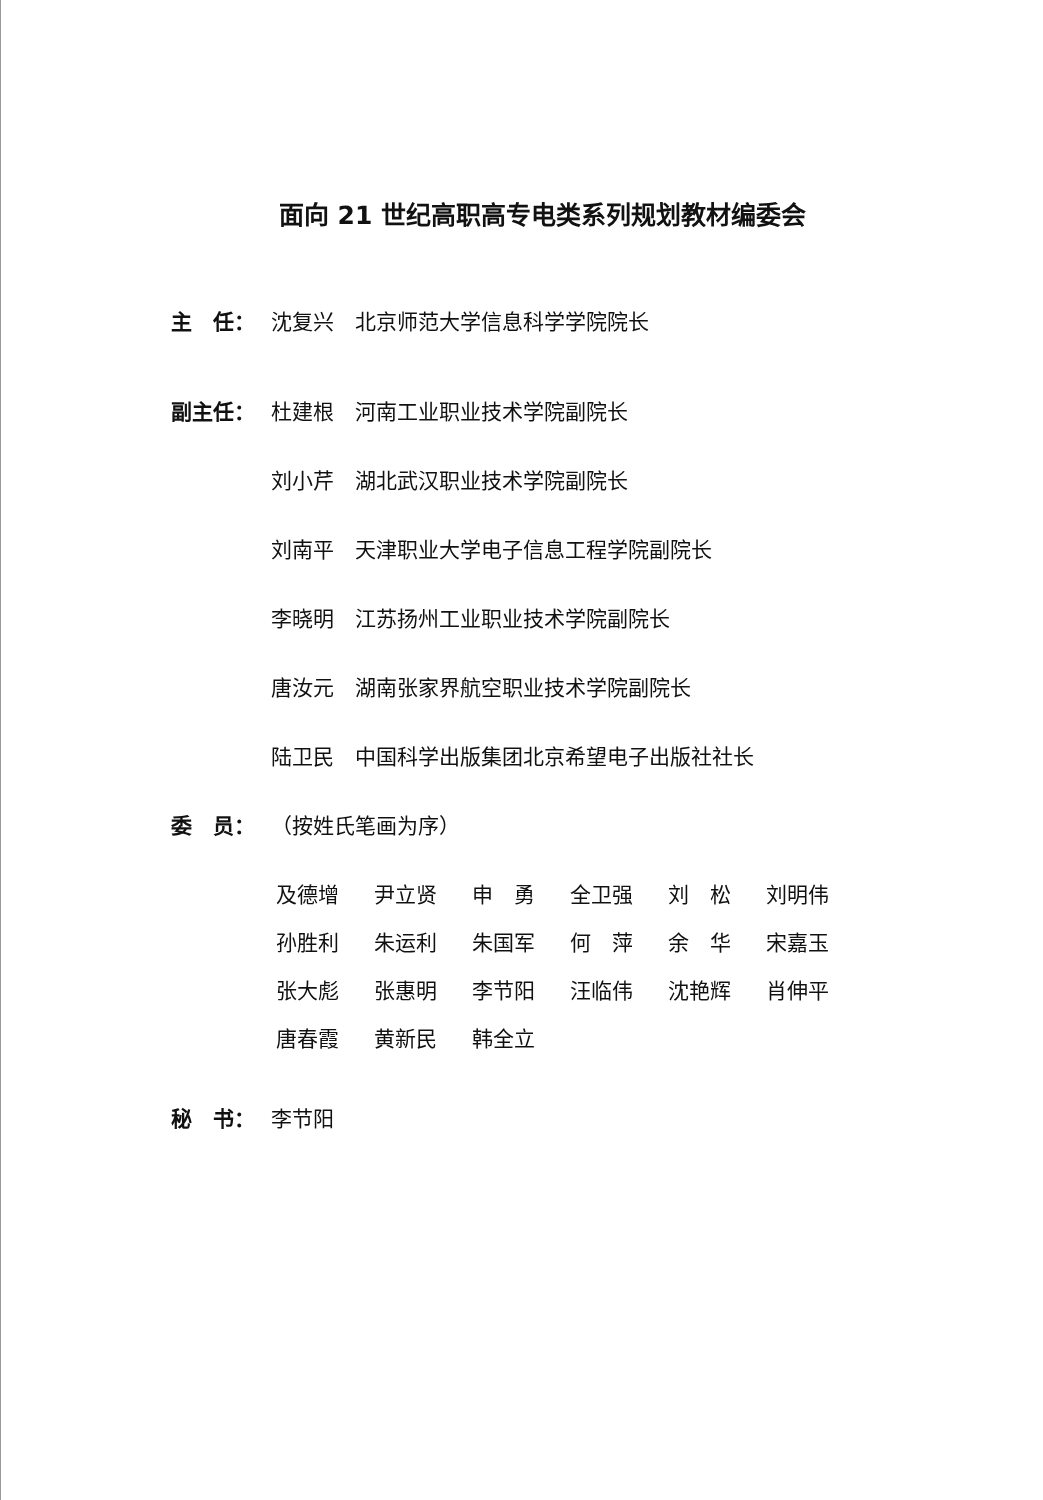面向 21 世纪高职高专电类系列规划教材编委会
主　任： 沈复兴　北京师范大学信息科学学院院长
副主任： 杜建根　河南工业职业技术学院副院长
刘小芹　湖北武汉职业技术学院副院长
刘南平　天津职业大学电子信息工程学院副院长
李晓明　江苏扬州工业职业技术学院副院长
唐汝元　湖南张家界航空职业技术学院副院长
陆卫民　中国科学出版集团北京希望电子出版社社长
委　员： （按姓氏笔画为序）
及德增 尹立贤 申　勇 全卫强 刘　松 刘明伟 孙胜利 朱运利 朱国军 何　萍 余　华 宋嘉玉 张大彪 张惠明 李节阳 汪临伟 沈艳辉 肖伸平 唐春霞 黄新民 韩全立
秘　书： 李节阳